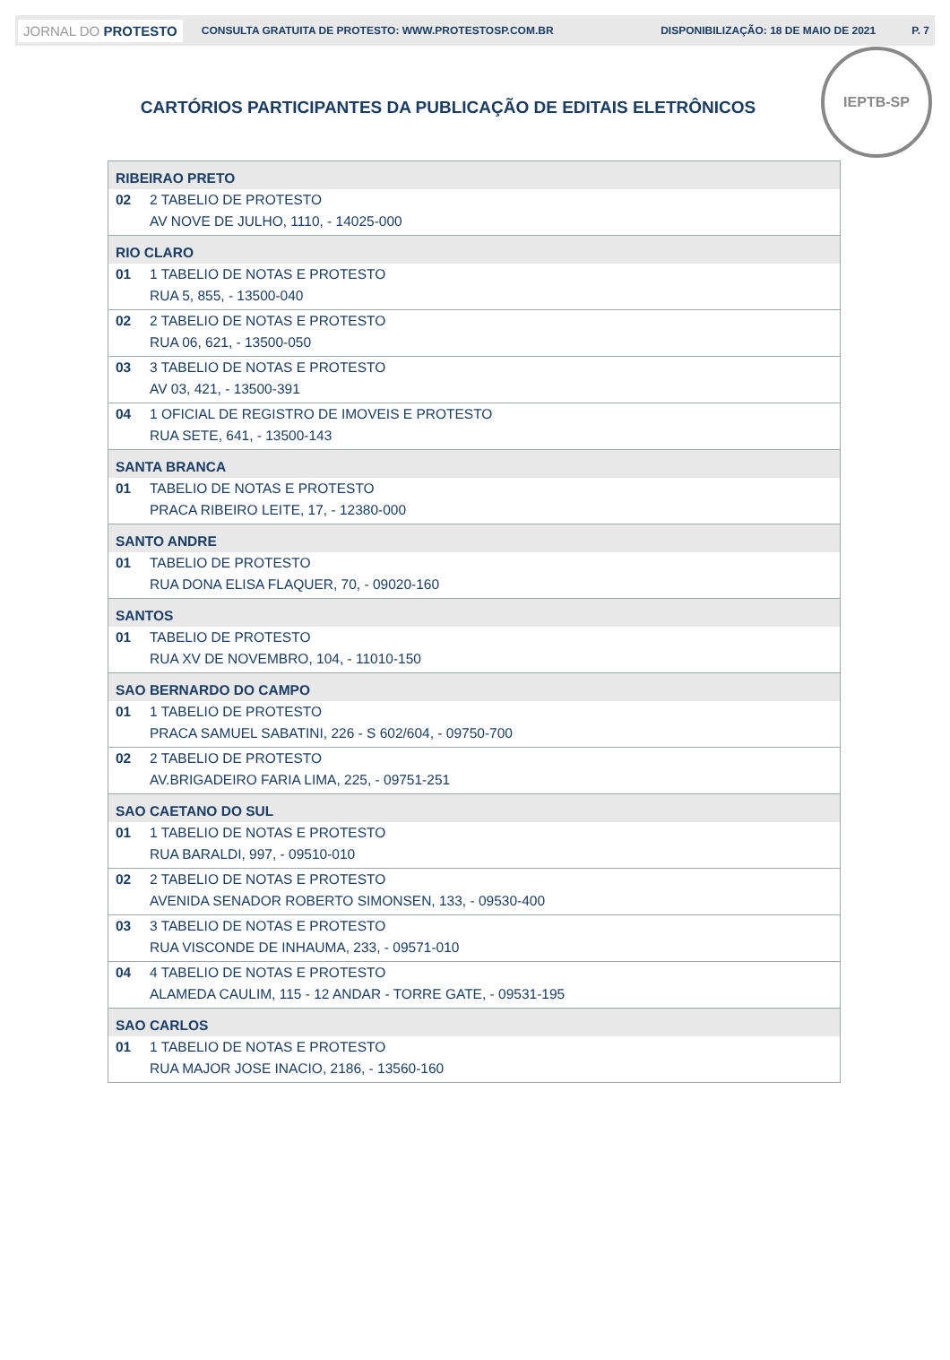JORNAL DO PROTESTO CONSULTA GRATUITA DE PROTESTO: WWW.PROTESTOSP.COM.BR DISPONIBILIZAÇÃO: 18 DE MAIO DE 2021 P. 7
IEPTB-SP
CARTÓRIOS PARTICIPANTES DA PUBLICAÇÃO DE EDITAIS ELETRÔNICOS
| RIBEIRAO PRETO | |
| 02 | 2 TABELIO DE PROTESTO |
| | AV NOVE DE JULHO, 1110, - 14025-000 |
| RIO CLARO | |
| 01 | 1 TABELIO DE NOTAS E PROTESTO |
| | RUA 5, 855, - 13500-040 |
| 02 | 2 TABELIO DE NOTAS E PROTESTO |
| | RUA 06, 621, - 13500-050 |
| 03 | 3 TABELIO DE NOTAS E PROTESTO |
| | AV 03, 421, - 13500-391 |
| 04 | 1 OFICIAL DE REGISTRO DE IMOVEIS E PROTESTO |
| | RUA SETE, 641, - 13500-143 |
| SANTA BRANCA | |
| 01 | TABELIO DE NOTAS E PROTESTO |
| | PRACA RIBEIRO LEITE, 17, - 12380-000 |
| SANTO ANDRE | |
| 01 | TABELIO DE PROTESTO |
| | RUA DONA ELISA FLAQUER, 70, - 09020-160 |
| SANTOS | |
| 01 | TABELIO DE PROTESTO |
| | RUA XV DE NOVEMBRO, 104, - 11010-150 |
| SAO BERNARDO DO CAMPO | |
| 01 | 1 TABELIO DE PROTESTO |
| | PRACA SAMUEL SABATINI, 226 - S 602/604, - 09750-700 |
| 02 | 2 TABELIO DE PROTESTO |
| | AV.BRIGADEIRO FARIA LIMA, 225, - 09751-251 |
| SAO CAETANO DO SUL | |
| 01 | 1 TABELIO DE NOTAS E PROTESTO |
| | RUA BARALDI, 997, - 09510-010 |
| 02 | 2 TABELIO DE NOTAS E PROTESTO |
| | AVENIDA SENADOR ROBERTO SIMONSEN, 133, - 09530-400 |
| 03 | 3 TABELIO DE NOTAS E PROTESTO |
| | RUA VISCONDE DE INHAUMA, 233, - 09571-010 |
| 04 | 4 TABELIO DE NOTAS E PROTESTO |
| | ALAMEDA CAULIM, 115 - 12 ANDAR - TORRE GATE, - 09531-195 |
| SAO CARLOS | |
| 01 | 1 TABELIO DE NOTAS E PROTESTO |
| | RUA MAJOR JOSE INACIO, 2186, - 13560-160 |